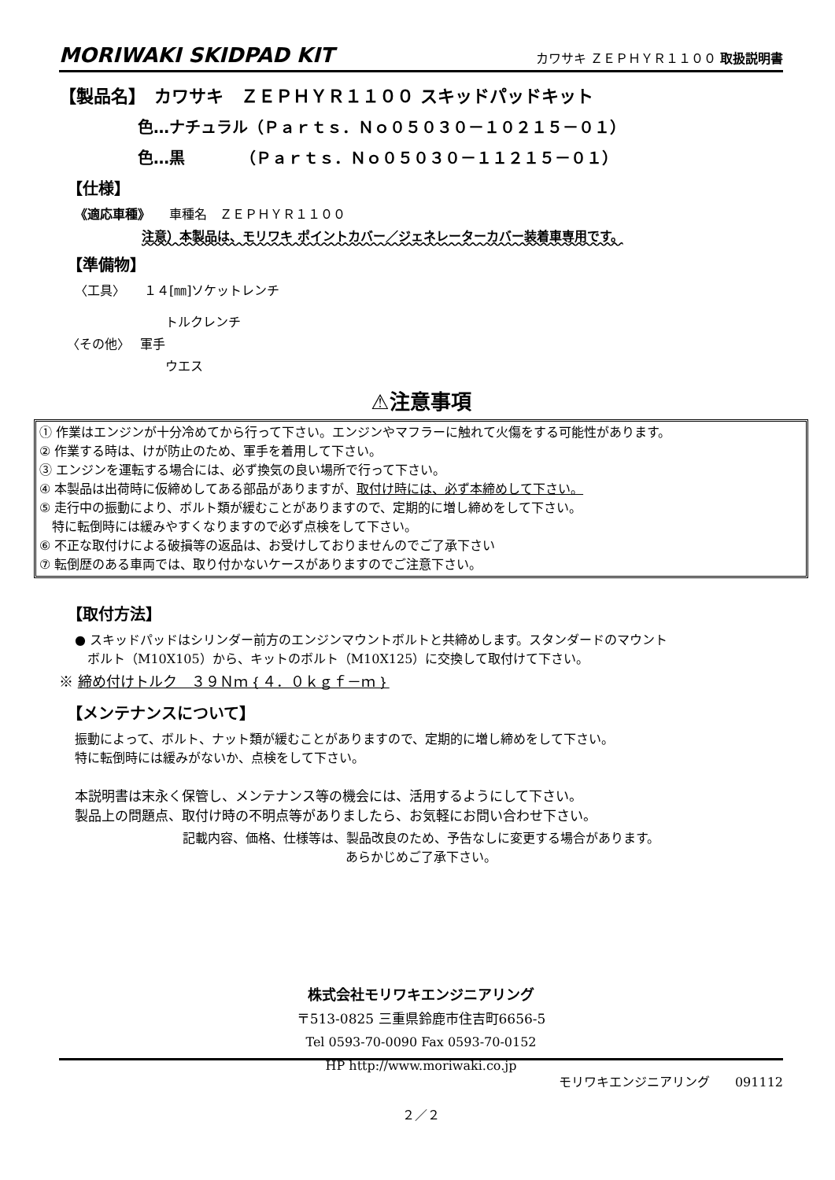MORIWAKI SKIDPAD KIT カワサキ ＺＥＰＨＹＲ１１００ 取扱説明書
【製品名】　カワサキ　ＺＥＰＨＹＲ１１００ スキッドパッドキット
色…ナチュラル（Ｐａｒｔｓ．Ｎｏ０５０３０－１０２１５－０１）
色…黒　　　　（Ｐａｒｔｓ．Ｎｏ０５０３０－１１２１５－０１）
【仕様】
《適応車種》　　車種名　ＺＥＰＨＹＲ１１００
注意）本製品は、モリワキ ポイントカバー／ジェネレーターカバー装着車専用です。
【準備物】
〈工具〉　　１４[㎜]ソケットレンチ
トルクレンチ
〈その他〉　 軍手
ウエス
⚠注意事項
① 作業はエンジンが十分冷めてから行って下さい。エンジンやマフラーに触れて火傷をする可能性があります。
② 作業する時は、けが防止のため、軍手を着用して下さい。
③ エンジンを運転する場合には、必ず換気の良い場所で行って下さい。
④ 本製品は出荷時に仮締めしてある部品がありますが、取付け時には、必ず本締めして下さい。
⑤ 走行中の振動により、ボルト類が緩むことがありますので、定期的に増し締めをして下さい。
　特に転倒時には緩みやすくなりますので必ず点検をして下さい。
⑥ 不正な取付けによる破損等の返品は、お受けしておりませんのでご了承下さい
⑦ 転倒歴のある車両では、取り付かないケースがありますのでご注意下さい。
【取付方法】
● スキッドパッドはシリンダー前方のエンジンマウントボルトと共締めします。スタンダードのマウント
　ボルト（M10X105）から、キットのボルト（M10X125）に交換して取付けて下さい。
※ 締め付けトルク　３９Ｎｍ｛４．０ｋｇｆ－ｍ｝
【メンテナンスについて】
振動によって、ボルト、ナット類が緩むことがありますので、定期的に増し締めをして下さい。
特に転倒時には緩みがないか、点検をして下さい。
本説明書は末永く保管し、メンテナンス等の機会には、活用するようにして下さい。
製品上の問題点、取付け時の不明点等がありましたら、お気軽にお問い合わせ下さい。
記載内容、価格、仕様等は、製品改良のため、予告なしに変更する場合があります。
あらかじめご了承下さい。
株式会社モリワキエンジニアリング
〒513-0825 三重県鈴鹿市住吉町6656-5
Tel 0593-70-0090 Fax 0593-70-0152
HP http://www.moriwaki.co.jp
モリワキエンジニアリング　　091112
２／２